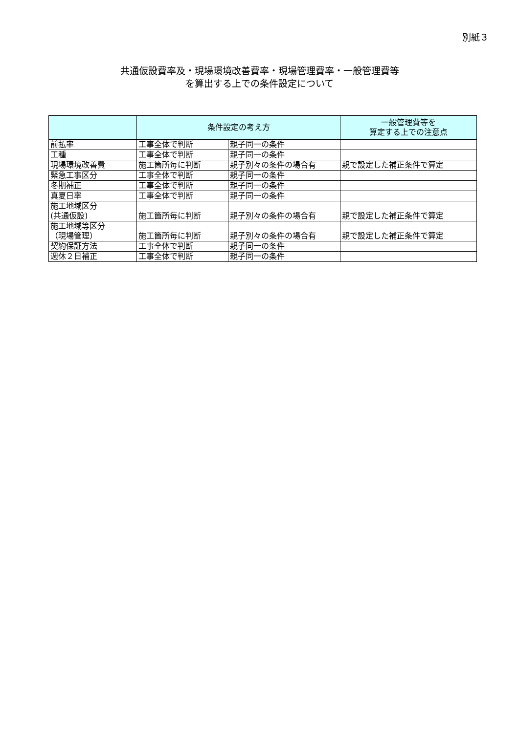別紙３
共通仮設費率及・現場環境改善費率・現場管理費率・一般管理費等
を算出する上での条件設定について
| | 条件設定の考え方 | | 一般管理費等を 算定する上での注意点 |
| --- | --- | --- | --- |
| 前払率 | 工事全体で判断 | 親子同一の条件 | |
| 工種 | 工事全体で判断 | 親子同一の条件 | |
| 現場環境改善費 | 施工箇所毎に判断 | 親子別々の条件の場合有 | 親で設定した補正条件で算定 |
| 緊急工事区分 | 工事全体で判断 | 親子同一の条件 | |
| 冬期補正 | 工事全体で判断 | 親子同一の条件 | |
| 真夏日率 | 工事全体で判断 | 親子同一の条件 | |
| 施工地域区分 (共通仮設) | 施工箇所毎に判断 | 親子別々の条件の場合有 | 親で設定した補正条件で算定 |
| 施工地域等区分 （現場管理） | 施工箇所毎に判断 | 親子別々の条件の場合有 | 親で設定した補正条件で算定 |
| 契約保証方法 | 工事全体で判断 | 親子同一の条件 | |
| 週休２日補正 | 工事全体で判断 | 親子同一の条件 | |